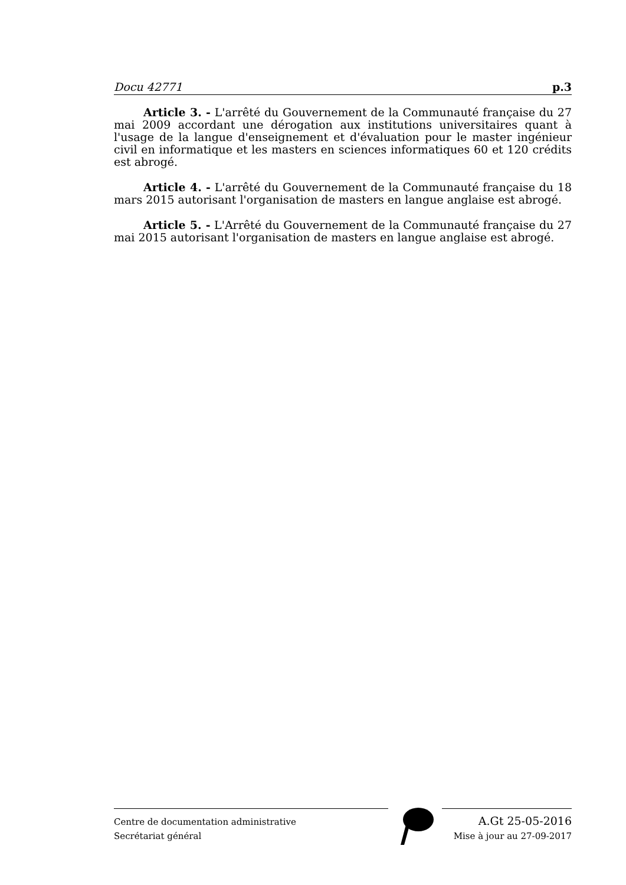Docu 42771 p.3
Article 3. - L'arrêté du Gouvernement de la Communauté française du 27 mai 2009 accordant une dérogation aux institutions universitaires quant à l'usage de la langue d'enseignement et d'évaluation pour le master ingénieur civil en informatique et les masters en sciences informatiques 60 et 120 crédits est abrogé.
Article 4. - L'arrêté du Gouvernement de la Communauté française du 18 mars 2015 autorisant l'organisation de masters en langue anglaise est abrogé.
Article 5. - L'Arrêté du Gouvernement de la Communauté française du 27 mai 2015 autorisant l'organisation de masters en langue anglaise est abrogé.
Centre de documentation administrative
Secrétariat général
A.Gt 25-05-2016
Mise à jour au 27-09-2017